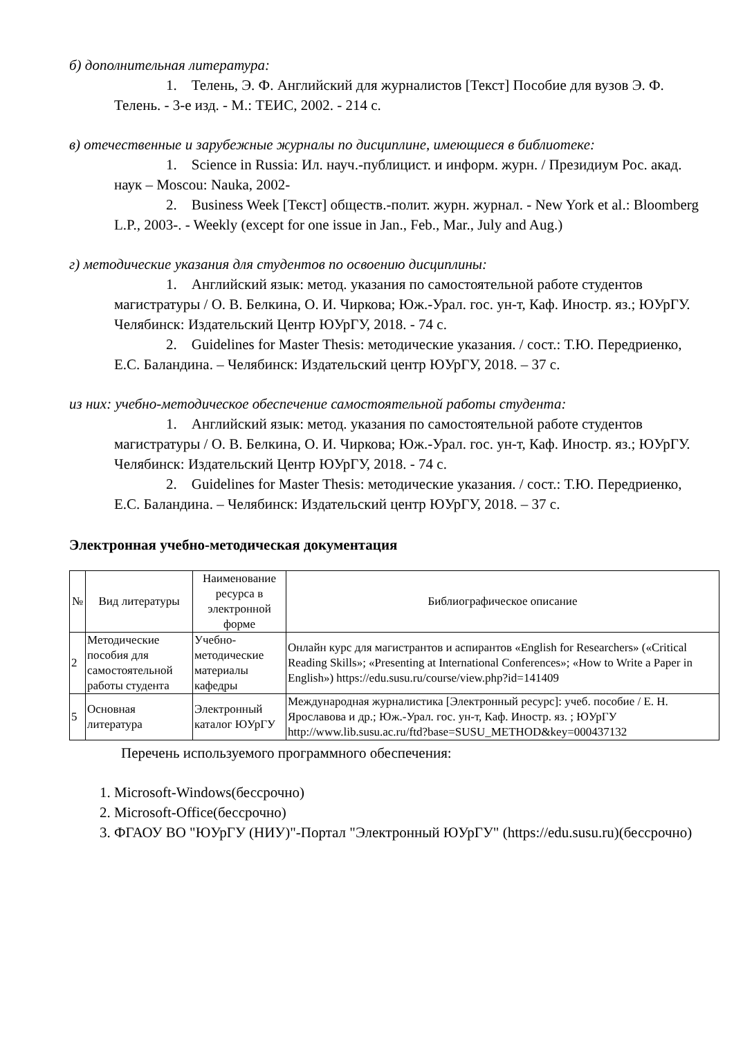б) дополнительная литература:
1. Телень, Э. Ф. Английский для журналистов [Текст] Пособие для вузов Э. Ф. Телень. - 3-е изд. - М.: ТЕИС, 2002. - 214 с.
в) отечественные и зарубежные журналы по дисциплине, имеющиеся в библиотеке:
1. Science in Russia: Ил. науч.-публицист. и информ. журн. / Президиум Рос. акад. наук – Moscou: Nauka, 2002-
2. Business Week [Текст] обществ.-полит. журн. журнал. - New York et al.: Bloomberg L.P., 2003-. - Weekly (except for one issue in Jan., Feb., Mar., July and Aug.)
г) методические указания для студентов по освоению дисциплины:
1. Английский язык: метод. указания по самостоятельной работе студентов магистратуры / О. В. Белкина, О. И. Чиркова; Юж.-Урал. гос. ун-т, Каф. Иностр. яз.; ЮУрГУ. Челябинск: Издательский Центр ЮУрГУ, 2018. - 74 с.
2. Guidelines for Master Thesis: методические указания. / сост.: Т.Ю. Передриенко, Е.С. Баландина. – Челябинск: Издательский центр ЮУрГУ, 2018. – 37 с.
из них: учебно-методическое обеспечение самостоятельной работы студента:
1. Английский язык: метод. указания по самостоятельной работе студентов магистратуры / О. В. Белкина, О. И. Чиркова; Юж.-Урал. гос. ун-т, Каф. Иностр. яз.; ЮУрГУ. Челябинск: Издательский Центр ЮУрГУ, 2018. - 74 с.
2. Guidelines for Master Thesis: методические указания. / сост.: Т.Ю. Передриенко, Е.С. Баландина. – Челябинск: Издательский центр ЮУрГУ, 2018. – 37 с.
Электронная учебно-методическая документация
| № | Вид литературы | Наименование ресурса в электронной форме | Библиографическое описание |
| --- | --- | --- | --- |
| 2 | Методические пособия для самостоятельной работы студента | Учебно-методические материалы кафедры | Онлайн курс для магистрантов и аспирантов «English for Researchers» («Critical Reading Skills»; «Presenting at International Conferences»; «How to Write a Paper in English») https://edu.susu.ru/course/view.php?id=141409 |
| 5 | Основная литература | Электронный каталог ЮУрГУ | Международная журналистика [Электронный ресурс]: учеб. пособие / Е. Н. Ярославова и др.; Юж.-Урал. гос. ун-т, Каф. Иностр. яз. ; ЮУрГУ http://www.lib.susu.ac.ru/ftd?base=SUSU_METHOD&key=000437132 |
Перечень используемого программного обеспечения:
1. Microsoft-Windows(бессрочно)
2. Microsoft-Office(бессрочно)
3. ФГАОУ ВО "ЮУрГУ (НИУ)"-Портал "Электронный ЮУрГУ" (https://edu.susu.ru)(бессрочно)